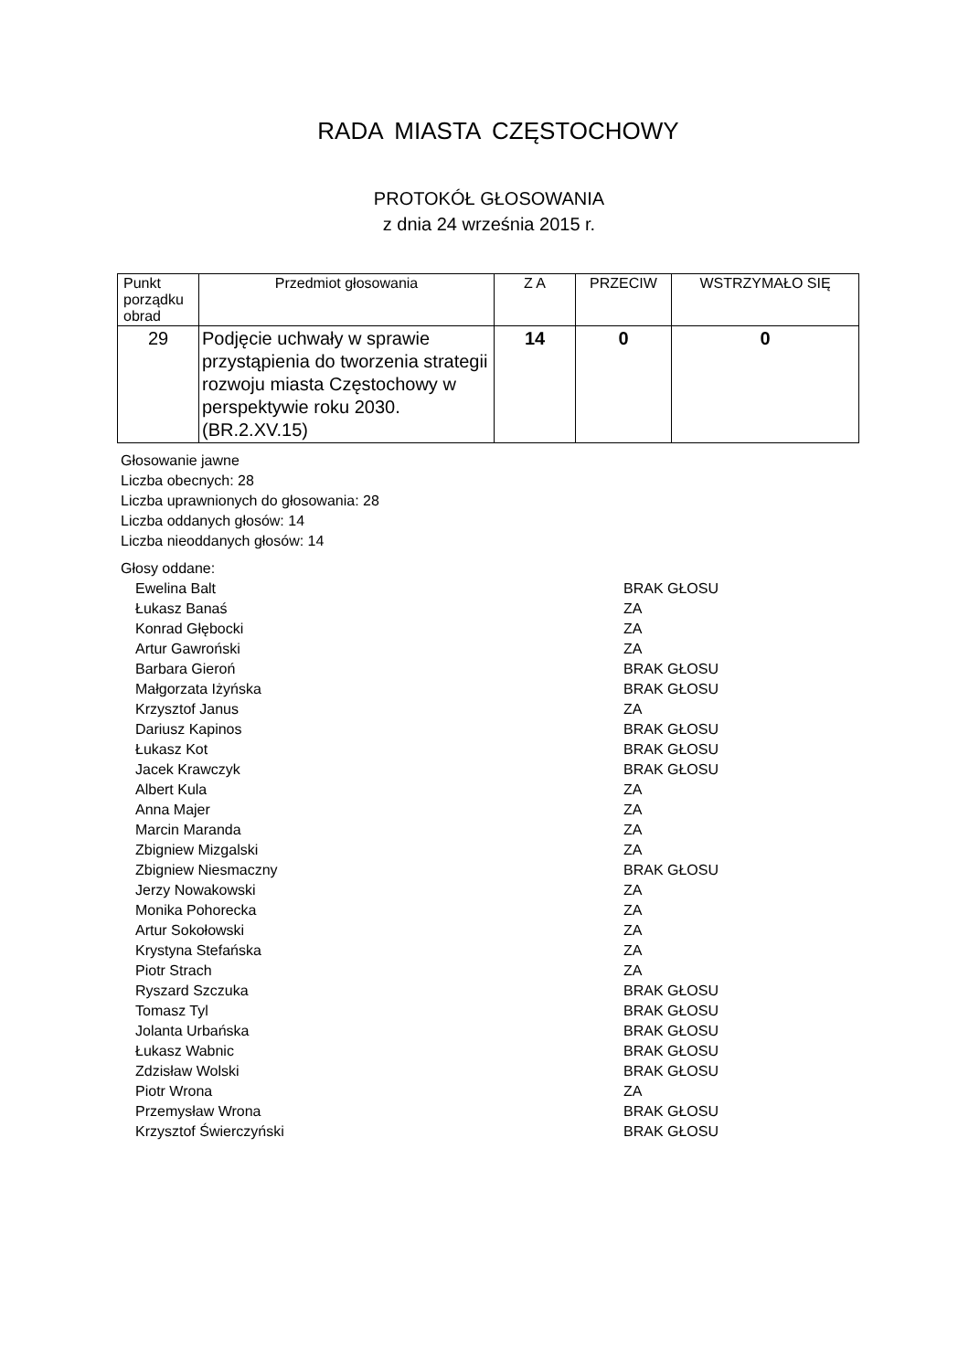RADA MIASTA CZĘSTOCHOWY
PROTOKÓŁ GŁOSOWANIA
z dnia 24 września 2015 r.
| Punkt porządku obrad | Przedmiot głosowania | Z A | PRZECIW | WSTRZYMAŁO SIĘ |
| 29 | Podjęcie uchwały w sprawie przystąpienia do tworzenia strategii rozwoju miasta Częstochowy w perspektywie roku 2030. (BR.2.XV.15) | 14 | 0 | 0 |
Głosowanie jawne
Liczba obecnych: 28
Liczba uprawnionych do głosowania: 28
Liczba oddanych głosów: 14
Liczba nieoddanych głosów: 14
Głosy oddane:
| Ewelina Balt | BRAK GŁOSU |
| Łukasz Banaś | ZA |
| Konrad Głębocki | ZA |
| Artur Gawroński | ZA |
| Barbara Gieroń | BRAK GŁOSU |
| Małgorzata Iżyńska | BRAK GŁOSU |
| Krzysztof Janus | ZA |
| Dariusz Kapinos | BRAK GŁOSU |
| Łukasz Kot | BRAK GŁOSU |
| Jacek Krawczyk | BRAK GŁOSU |
| Albert Kula | ZA |
| Anna Majer | ZA |
| Marcin Maranda | ZA |
| Zbigniew Mizgalski | ZA |
| Zbigniew Niesmaczny | BRAK GŁOSU |
| Jerzy Nowakowski | ZA |
| Monika Pohorecka | ZA |
| Artur Sokołowski | ZA |
| Krystyna Stefańska | ZA |
| Piotr Strach | ZA |
| Ryszard Szczuka | BRAK GŁOSU |
| Tomasz Tyl | BRAK GŁOSU |
| Jolanta Urbańska | BRAK GŁOSU |
| Łukasz Wabnic | BRAK GŁOSU |
| Zdzisław Wolski | BRAK GŁOSU |
| Piotr Wrona | ZA |
| Przemysław Wrona | BRAK GŁOSU |
| Krzysztof Świerczyński | BRAK GŁOSU |